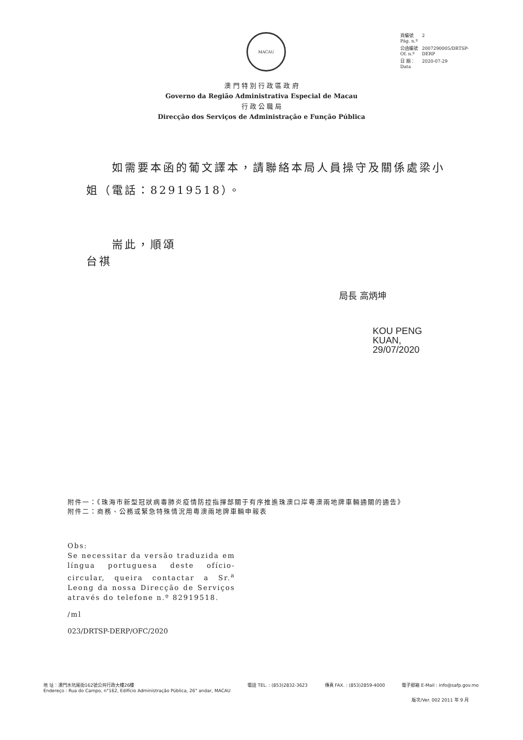MACAU
| 頁編號 Pág. n.º | 2 |
| 公函編號 Of. n.º | 2007290005/DRTSP- DERP |
| 日 期： Data | 2020-07-29 |
澳 門 特 別 行 政 區 政 府
Governo da Região Administrativa Especial de Macau
行 政 公 職 局
Direcção dos Serviços de Administração e Função Pública
如需要本函的葡文譯本，請聯絡本局人員操守及關係處梁小姐（電話：82919518）。
耑此，順頌
台祺
局長 高炳坤
KOU PENG
KUAN,
29/07/2020
附件一：《珠海市新型冠狀病毒肺炎疫情防控指揮部關于有序推進珠澳口岸粵澳兩地牌車輛通關的通告》
附件二：商務、公務或緊急特殊情況用粵澳兩地牌車輛申報表
Obs:
Se necessitar da versão traduzida em língua portuguesa deste ofício-circular, queira contactar a Sr.<sup>a</sup> Leong da nossa Direcção de Serviços através do telefone n.º 82919518.
/ml
023/DRTSP-DERP/OFC/2020
地 址：澳門水坑尾街162號公共行政大樓26樓
Endereço : Rua do Campo, n°162, Edifício Administração Pública, 26° andar, MACAU 電話 TEL. : (853)2832-3623 傳真 FAX. : (853)2859-4000 電子郵箱 E-Mail : info@safp.gov.mo
版次/Ver. 002 2011 年 9 月